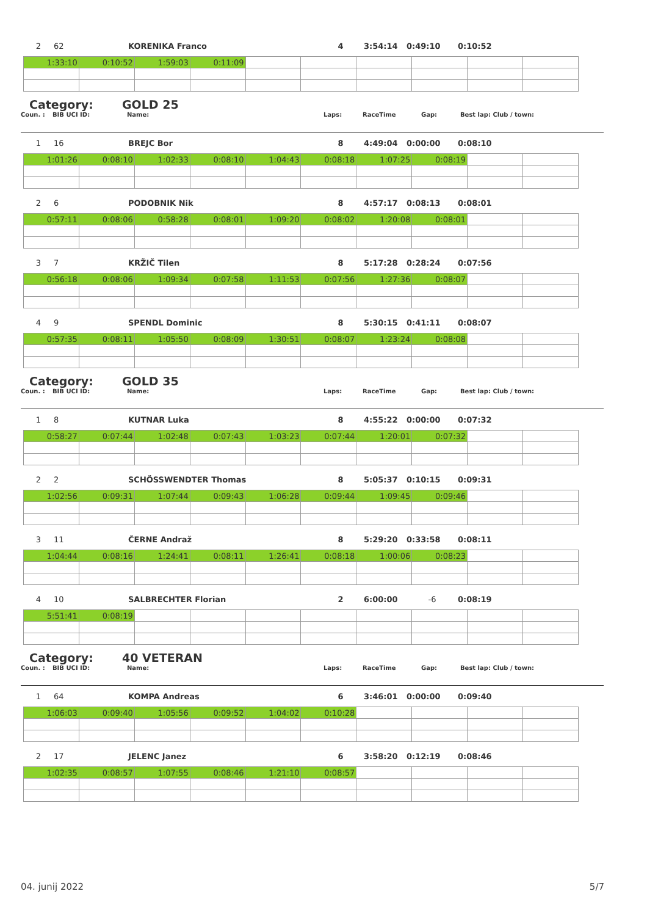2 62 KORENIKA Franco 4 3:54:14 0:49:10 0:10:52
| 1:33:10 | 0:10:52 | 1:59:03 | 0:11:09 | | | | | | |
Category: GOLD 25
Coun. : BIB UCI ID: Name: Laps: RaceTime Gap: Best lap: Club / town:
1 16 BREJC Bor 8 4:49:04 0:00:00 0:08:10
| 1:01:26 | 0:08:10 | 1:02:33 | 0:08:10 | 1:04:43 | 0:08:18 | 1:07:25 | 0:08:19 | | |
2 6 PODOBNIK Nik 8 4:57:17 0:08:13 0:08:01
| 0:57:11 | 0:08:06 | 0:58:28 | 0:08:01 | 1:09:20 | 0:08:02 | 1:20:08 | 0:08:01 | | |
3 7 KRŽIČ Tilen 8 5:17:28 0:28:24 0:07:56
| 0:56:18 | 0:08:06 | 1:09:34 | 0:07:58 | 1:11:53 | 0:07:56 | 1:27:36 | 0:08:07 | | |
4 9 SPENDL Dominic 8 5:30:15 0:41:11 0:08:07
| 0:57:35 | 0:08:11 | 1:05:50 | 0:08:09 | 1:30:51 | 0:08:07 | 1:23:24 | 0:08:08 | | |
Category: GOLD 35
Coun. : BIB UCI ID: Name: Laps: RaceTime Gap: Best lap: Club / town:
1 8 KUTNAR Luka 8 4:55:22 0:00:00 0:07:32
| 0:58:27 | 0:07:44 | 1:02:48 | 0:07:43 | 1:03:23 | 0:07:44 | 1:20:01 | 0:07:32 | | |
2 2 SCHÖSSWENDTER Thomas 8 5:05:37 0:10:15 0:09:31
| 1:02:56 | 0:09:31 | 1:07:44 | 0:09:43 | 1:06:28 | 0:09:44 | 1:09:45 | 0:09:46 | | |
3 11 ČERNE Andraž 8 5:29:20 0:33:58 0:08:11
| 1:04:44 | 0:08:16 | 1:24:41 | 0:08:11 | 1:26:41 | 0:08:18 | 1:00:06 | 0:08:23 | | |
4 10 SALBRECHTER Florian 2 6:00:00 -6 0:08:19
| 5:51:41 | 0:08:19 | | | | | | | | |
Category: 40 VETERAN
Coun. : BIB UCI ID: Name: Laps: RaceTime Gap: Best lap: Club / town:
1 64 KOMPA Andreas 6 3:46:01 0:00:00 0:09:40
| 1:06:03 | 0:09:40 | 1:05:56 | 0:09:52 | 1:04:02 | 0:10:28 | | | | |
2 17 JELENC Janez 6 3:58:20 0:12:19 0:08:46
| 1:02:35 | 0:08:57 | 1:07:55 | 0:08:46 | 1:21:10 | 0:08:57 | | | | |
04. junij 2022 5/7